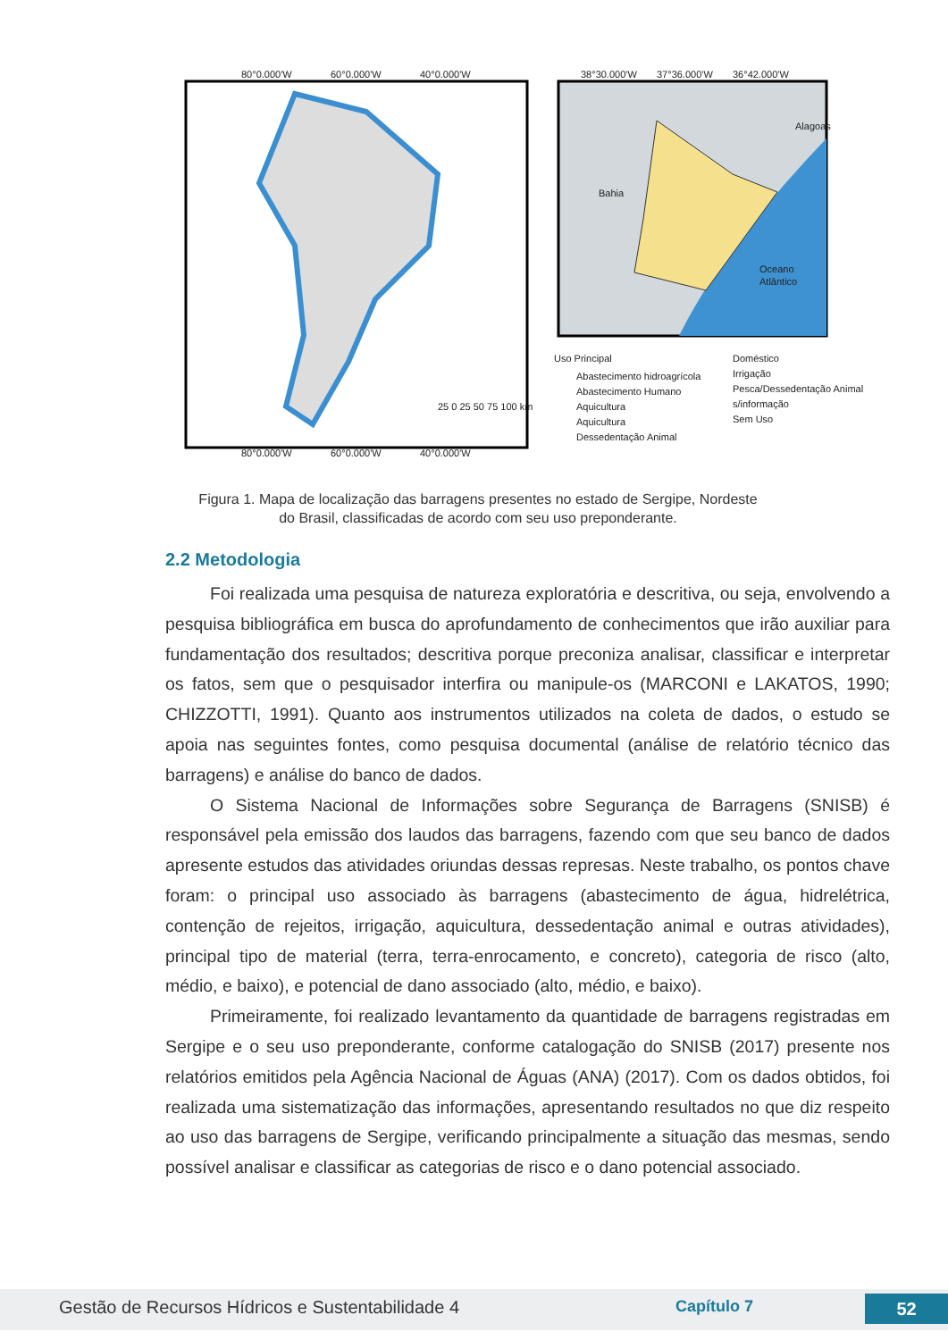Alagoas
Bahia
Oceano
Atlântico
80°0.000'W
60°0.000'W
40°0.000'W
38°30.000'W
37°36.000'W
36°42.000'W
25 0 25 50 75 100 km
Uso Principal
Abastecimento hidroagrícola
Abastecimento Humano
Aquicultura
Aquicultura
Dessedentação Animal
Doméstico
Irrigação
Pesca/Dessedentação Animal
s/informação
Sem Uso
80°0.000'W
60°0.000'W
40°0.000'W
Figura 1. Mapa de localização das barragens presentes no estado de Sergipe, Nordeste do Brasil, classificadas de acordo com seu uso preponderante.
2.2 Metodologia
Foi realizada uma pesquisa de natureza exploratória e descritiva, ou seja, envolvendo a pesquisa bibliográfica em busca do aprofundamento de conhecimentos que irão auxiliar para fundamentação dos resultados; descritiva porque preconiza analisar, classificar e interpretar os fatos, sem que o pesquisador interfira ou manipule-os (MARCONI e LAKATOS, 1990; CHIZZOTTI, 1991). Quanto aos instrumentos utilizados na coleta de dados, o estudo se apoia nas seguintes fontes, como pesquisa documental (análise de relatório técnico das barragens) e análise do banco de dados.
O Sistema Nacional de Informações sobre Segurança de Barragens (SNISB) é responsável pela emissão dos laudos das barragens, fazendo com que seu banco de dados apresente estudos das atividades oriundas dessas represas. Neste trabalho, os pontos chave foram: o principal uso associado às barragens (abastecimento de água, hidrelétrica, contenção de rejeitos, irrigação, aquicultura, dessedentação animal e outras atividades), principal tipo de material (terra, terra-enrocamento, e concreto), categoria de risco (alto, médio, e baixo), e potencial de dano associado (alto, médio, e baixo).
Primeiramente, foi realizado levantamento da quantidade de barragens registradas em Sergipe e o seu uso preponderante, conforme catalogação do SNISB (2017) presente nos relatórios emitidos pela Agência Nacional de Águas (ANA) (2017). Com os dados obtidos, foi realizada uma sistematização das informações, apresentando resultados no que diz respeito ao uso das barragens de Sergipe, verificando principalmente a situação das mesmas, sendo possível analisar e classificar as categorias de risco e o dano potencial associado.
Gestão de Recursos Hídricos e Sustentabilidade 4
Capítulo 7 52